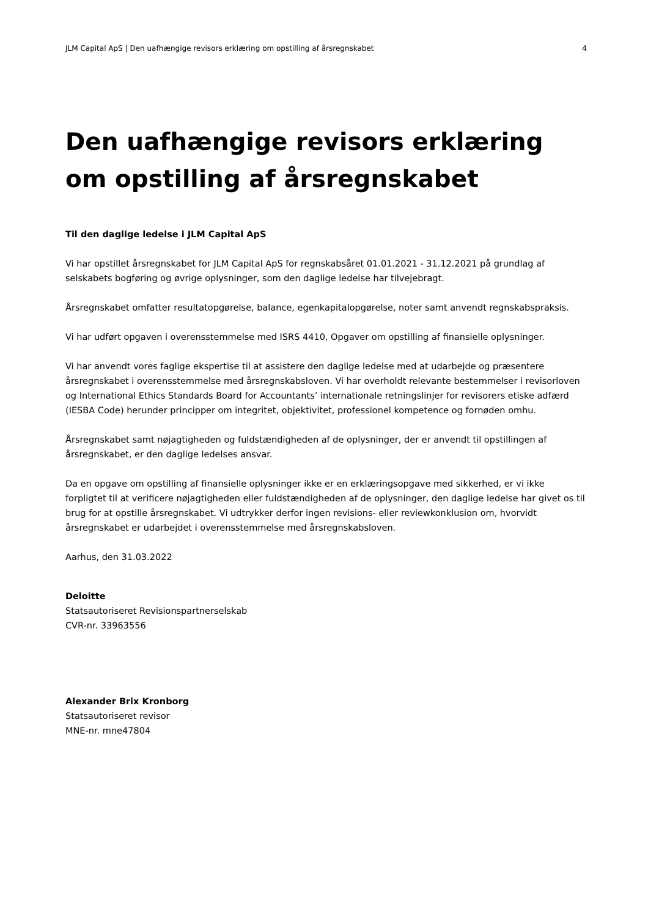JLM Capital ApS | Den uafhængige revisors erklæring om opstilling af årsregnskabet 4
Den uafhængige revisors erklæring om opstilling af årsregnskabet
Til den daglige ledelse i JLM Capital ApS
Vi har opstillet årsregnskabet for JLM Capital ApS for regnskabsåret 01.01.2021 - 31.12.2021 på grundlag af selskabets bogføring og øvrige oplysninger, som den daglige ledelse har tilvejebragt.
Årsregnskabet omfatter resultatopgørelse, balance, egenkapitalopgørelse, noter samt anvendt regnskabspraksis.
Vi har udført opgaven i overensstemmelse med ISRS 4410, Opgaver om opstilling af finansielle oplysninger.
Vi har anvendt vores faglige ekspertise til at assistere den daglige ledelse med at udarbejde og præsentere årsregnskabet i overensstemmelse med årsregnskabsloven. Vi har overholdt relevante bestemmelser i revisorloven og International Ethics Standards Board for Accountants’ internationale retningslinjer for revisorers etiske adfærd (IESBA Code) herunder principper om integritet, objektivitet, professionel kompetence og fornøden omhu.
Årsregnskabet samt nøjagtigheden og fuldstændigheden af de oplysninger, der er anvendt til opstillingen af årsregnskabet, er den daglige ledelses ansvar.
Da en opgave om opstilling af finansielle oplysninger ikke er en erklæringsopgave med sikkerhed, er vi ikke forpligtet til at verificere nøjagtigheden eller fuldstændigheden af de oplysninger, den daglige ledelse har givet os til brug for at opstille årsregnskabet. Vi udtrykker derfor ingen revisions- eller reviewkonklusion om, hvorvidt årsregnskabet er udarbejdet i overensstemmelse med årsregnskabsloven.
Aarhus, den 31.03.2022
Deloitte
Statsautoriseret Revisionspartnerselskab
CVR-nr. 33963556
Alexander Brix Kronborg
Statsautoriseret revisor
MNE-nr. mne47804